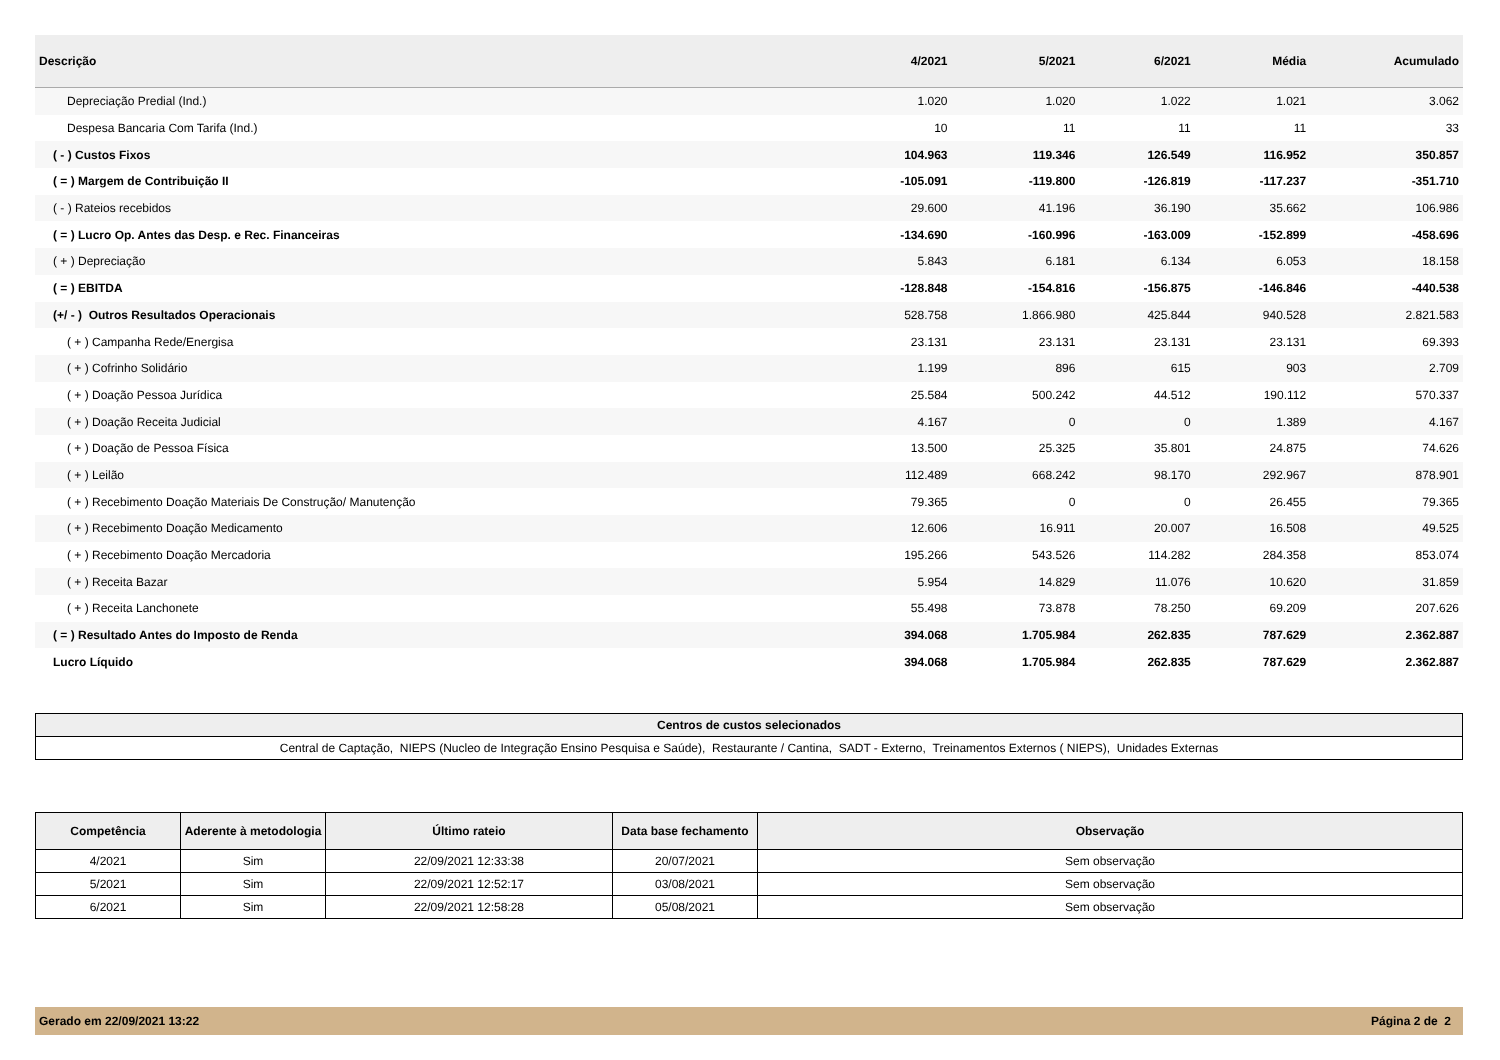| Descrição | 4/2021 | 5/2021 | 6/2021 | Média | Acumulado |
| --- | --- | --- | --- | --- | --- |
| Depreciação Predial (Ind.) | 1.020 | 1.020 | 1.022 | 1.021 | 3.062 |
| Despesa Bancaria Com Tarifa (Ind.) | 10 | 11 | 11 | 11 | 33 |
| ( - ) Custos Fixos | 104.963 | 119.346 | 126.549 | 116.952 | 350.857 |
| ( = ) Margem de Contribuição II | -105.091 | -119.800 | -126.819 | -117.237 | -351.710 |
| ( - ) Rateios recebidos | 29.600 | 41.196 | 36.190 | 35.662 | 106.986 |
| ( = ) Lucro Op. Antes das Desp. e Rec. Financeiras | -134.690 | -160.996 | -163.009 | -152.899 | -458.696 |
| ( + ) Depreciação | 5.843 | 6.181 | 6.134 | 6.053 | 18.158 |
| ( = ) EBITDA | -128.848 | -154.816 | -156.875 | -146.846 | -440.538 |
| (+/ - ) Outros Resultados Operacionais | 528.758 | 1.866.980 | 425.844 | 940.528 | 2.821.583 |
| ( + ) Campanha Rede/Energisa | 23.131 | 23.131 | 23.131 | 23.131 | 69.393 |
| ( + ) Cofrinho Solidário | 1.199 | 896 | 615 | 903 | 2.709 |
| ( + ) Doação Pessoa Jurídica | 25.584 | 500.242 | 44.512 | 190.112 | 570.337 |
| ( + ) Doação Receita Judicial | 4.167 | 0 | 0 | 1.389 | 4.167 |
| ( + ) Doação de Pessoa Física | 13.500 | 25.325 | 35.801 | 24.875 | 74.626 |
| ( + ) Leilão | 112.489 | 668.242 | 98.170 | 292.967 | 878.901 |
| ( + ) Recebimento Doação Materiais De Construção/ Manutenção | 79.365 | 0 | 0 | 26.455 | 79.365 |
| ( + ) Recebimento Doação Medicamento | 12.606 | 16.911 | 20.007 | 16.508 | 49.525 |
| ( + ) Recebimento Doação Mercadoria | 195.266 | 543.526 | 114.282 | 284.358 | 853.074 |
| ( + ) Receita Bazar | 5.954 | 14.829 | 11.076 | 10.620 | 31.859 |
| ( + ) Receita Lanchonete | 55.498 | 73.878 | 78.250 | 69.209 | 207.626 |
| ( = ) Resultado Antes do Imposto de Renda | 394.068 | 1.705.984 | 262.835 | 787.629 | 2.362.887 |
| Lucro Líquido | 394.068 | 1.705.984 | 262.835 | 787.629 | 2.362.887 |
| Centros de custos selecionados |
| Central de Captação, NIEPS (Nucleo de Integração Ensino Pesquisa e Saúde), Restaurante / Cantina, SADT - Externo, Treinamentos Externos ( NIEPS), Unidades Externas |
| Competência | Aderente à metodologia | Último rateio | Data base fechamento | Observação |
| --- | --- | --- | --- | --- |
| 4/2021 | Sim | 22/09/2021 12:33:38 | 20/07/2021 | Sem observação |
| 5/2021 | Sim | 22/09/2021 12:52:17 | 03/08/2021 | Sem observação |
| 6/2021 | Sim | 22/09/2021 12:58:28 | 05/08/2021 | Sem observação |
Gerado em 22/09/2021 13:22 Página 2 de 2